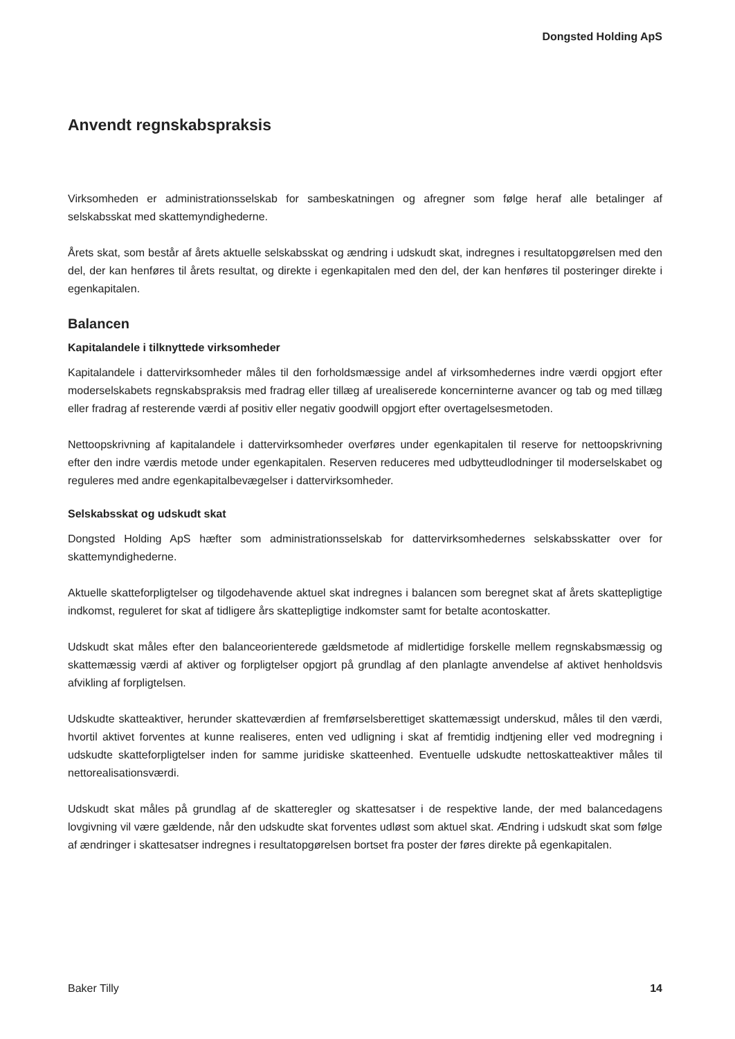Dongsted Holding ApS
Anvendt regnskabspraksis
Virksomheden er administrationsselskab for sambeskatningen og afregner som følge heraf alle betalinger af selskabsskat med skattemyndighederne.
Årets skat, som består af årets aktuelle selskabsskat og ændring i udskudt skat, indregnes i resultatopgørelsen med den del, der kan henføres til årets resultat, og direkte i egenkapitalen med den del, der kan henføres til posteringer direkte i egenkapitalen.
Balancen
Kapitalandele i tilknyttede virksomheder
Kapitalandele i dattervirksomheder måles til den forholdsmæssige andel af virksomhedernes indre værdi opgjort efter moderselskabets regnskabspraksis med fradrag eller tillæg af urealiserede koncerninterne avancer og tab og med tillæg eller fradrag af resterende værdi af positiv eller negativ goodwill opgjort efter overtagelsesmetoden.
Nettoopskrivning af kapitalandele i dattervirksomheder overføres under egenkapitalen til reserve for nettoopskrivning efter den indre værdis metode under egenkapitalen. Reserven reduceres med udbytteudlodninger til moderselskabet og reguleres med andre egenkapitalbevægelser i dattervirksomheder.
Selskabsskat og udskudt skat
Dongsted Holding ApS hæfter som administrationsselskab for dattervirksomhedernes selskabsskatter over for skattemyndighederne.
Aktuelle skatteforpligtelser og tilgodehavende aktuel skat indregnes i balancen som beregnet skat af årets skattepligtige indkomst, reguleret for skat af tidligere års skattepligtige indkomster samt for betalte acontoskatter.
Udskudt skat måles efter den balanceorienterede gældsmetode af midlertidige forskelle mellem regnskabsmæssig og skattemæssig værdi af aktiver og forpligtelser opgjort på grundlag af den planlagte anvendelse af aktivet henholdsvis afvikling af forpligtelsen.
Udskudte skatteaktiver, herunder skatteværdien af fremførselsberettiget skattemæssigt underskud, måles til den værdi, hvortil aktivet forventes at kunne realiseres, enten ved udligning i skat af fremtidig indtjening eller ved modregning i udskudte skatteforpligtelser inden for samme juridiske skatteenhed. Eventuelle udskudte nettoskatteaktiver måles til nettorealisationsværdi.
Udskudt skat måles på grundlag af de skatteregler og skattesatser i de respektive lande, der med balancedagens lovgivning vil være gældende, når den udskudte skat forventes udløst som aktuel skat. Ændring i udskudt skat som følge af ændringer i skattesatser indregnes i resultatopgørelsen bortset fra poster der føres direkte på egenkapitalen.
Baker Tilly 14